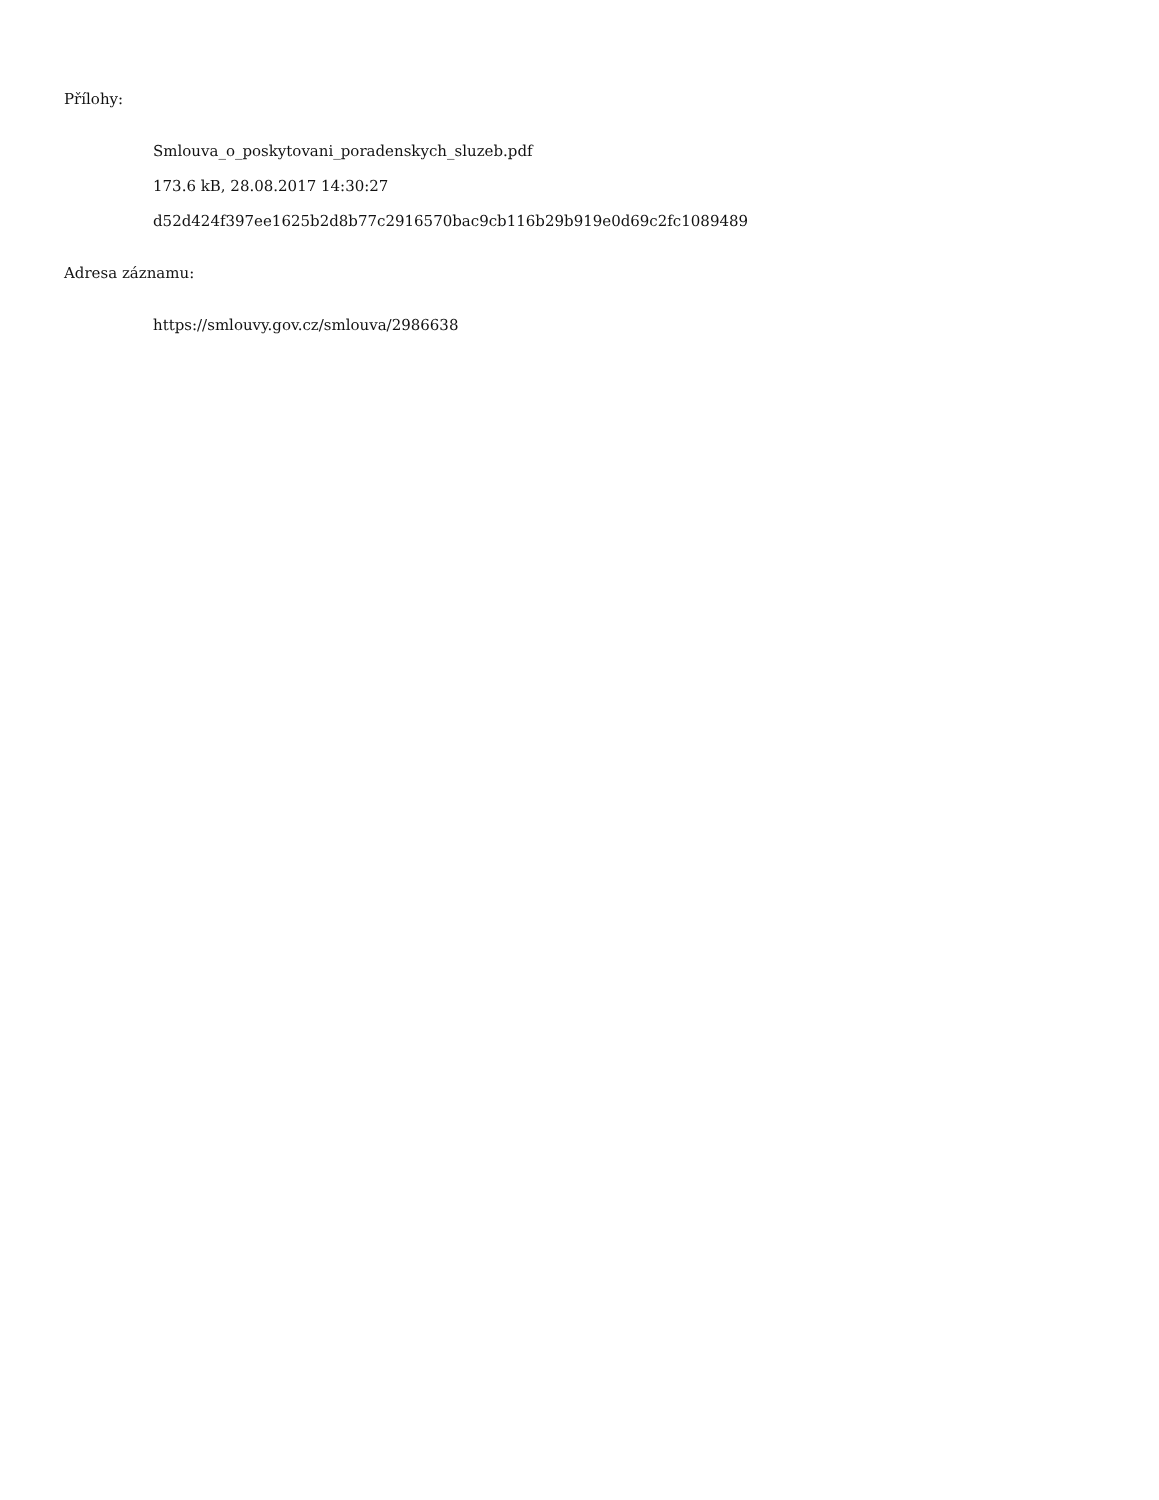Přílohy:
Smlouva_o_poskytovani_poradenskych_sluzeb.pdf
173.6 kB, 28.08.2017 14:30:27
d52d424f397ee1625b2d8b77c2916570bac9cb116b29b919e0d69c2fc1089489
Adresa záznamu:
https://smlouvy.gov.cz/smlouva/2986638